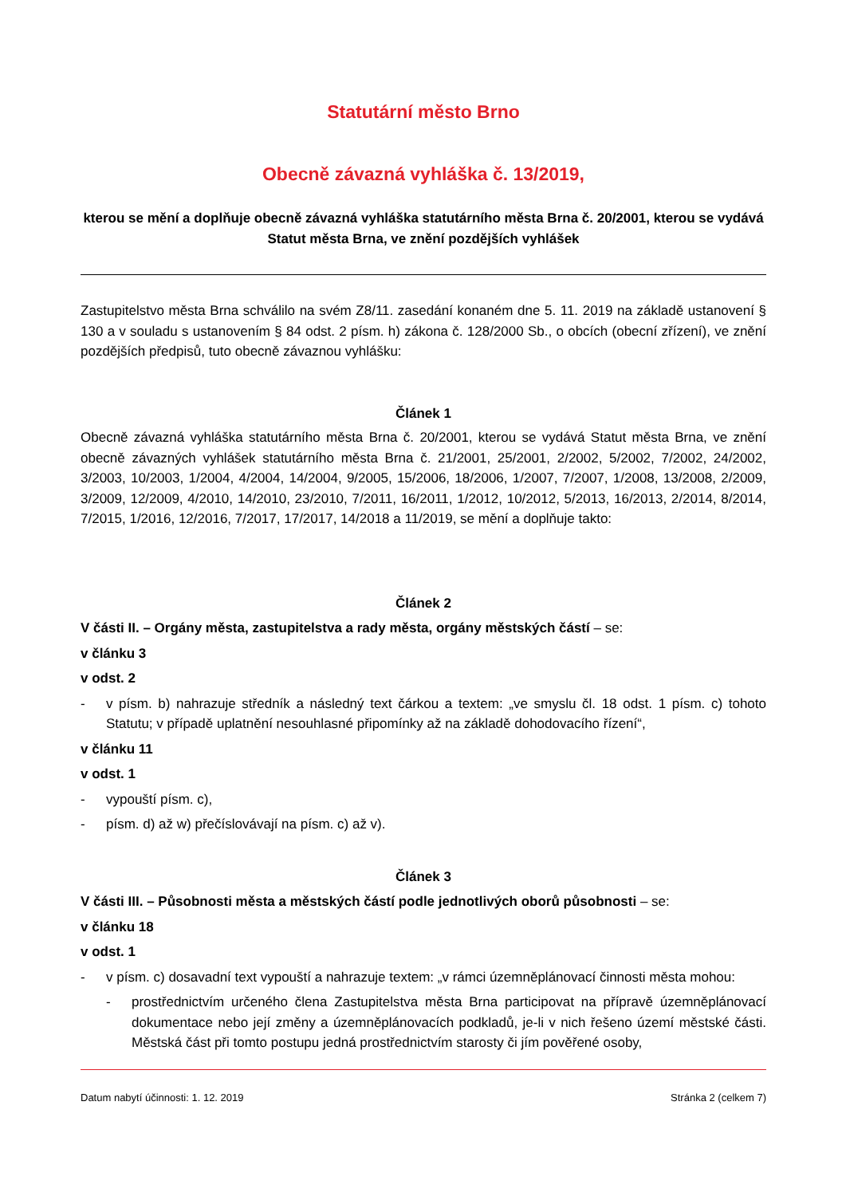Statutární město Brno
Obecně závazná vyhláška č. 13/2019,
kterou se mění a doplňuje obecně závazná vyhláška statutárního města Brna č. 20/2001, kterou se vydává Statut města Brna, ve znění pozdějších vyhlášek
Zastupitelstvo města Brna schválilo na svém Z8/11. zasedání konaném dne 5. 11. 2019 na základě ustanovení § 130 a v souladu s ustanovením § 84 odst. 2 písm. h) zákona č. 128/2000 Sb., o obcích (obecní zřízení), ve znění pozdějších předpisů, tuto obecně závaznou vyhlášku:
Článek 1
Obecně závazná vyhláška statutárního města Brna č. 20/2001, kterou se vydává Statut města Brna, ve znění obecně závazných vyhlášek statutárního města Brna č. 21/2001, 25/2001, 2/2002, 5/2002, 7/2002, 24/2002, 3/2003, 10/2003, 1/2004, 4/2004, 14/2004, 9/2005, 15/2006, 18/2006, 1/2007, 7/2007, 1/2008, 13/2008, 2/2009, 3/2009, 12/2009, 4/2010, 14/2010, 23/2010, 7/2011, 16/2011, 1/2012, 10/2012, 5/2013, 16/2013, 2/2014, 8/2014, 7/2015, 1/2016, 12/2016, 7/2017, 17/2017, 14/2018 a 11/2019, se mění a doplňuje takto:
Článek 2
V části II. – Orgány města, zastupitelstva a rady města, orgány městských částí – se:
v článku 3
v odst. 2
- v písm. b) nahrazuje středník a následný text čárkou a textem: „ve smyslu čl. 18 odst. 1 písm. c) tohoto Statutu; v případě uplatnění nesouhlasné připomínky až na základě dohodovacího řízení“,
v článku 11
v odst. 1
- vypouští písm. c),
- písm. d) až w) přečíslovávají na písm. c) až v).
Článek 3
V části III. – Působnosti města a městských částí podle jednotlivých oborů působnosti – se:
v článku 18
v odst. 1
- v písm. c) dosavadní text vypouští a nahrazuje textem: „v rámci územněplánovací činnosti města mohou:
- prostřednictvím určeného člena Zastupitelstva města Brna participovat na přípravě územněplánovací dokumentace nebo její změny a územněplánovacích podkladů, je-li v nich řešeno území městské části. Městská část při tomto postupu jedná prostřednictvím starosty či jím pověřené osoby,
Datum nabytí účinnosti: 1. 12. 2019 Stránka 2 (celkem 7)